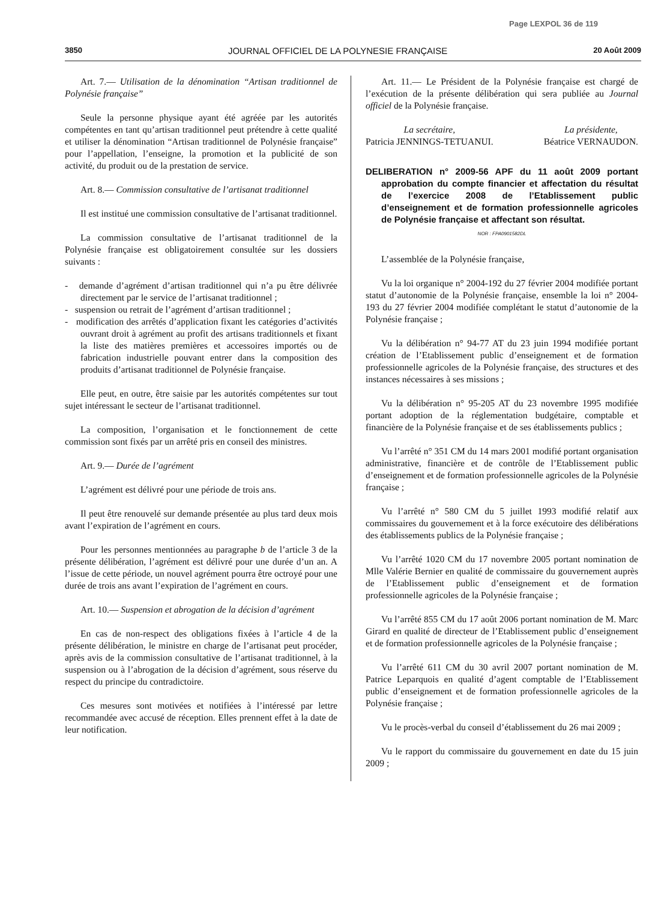Page LEXPOL 36 de 119
3850 JOURNAL OFFICIEL DE LA POLYNESIE FRANÇAISE 20 Août 2009
Art. 7.— Utilisation de la dénomination “Artisan traditionnel de Polynésie française”
Seule la personne physique ayant été agréée par les autorités compétentes en tant qu’artisan traditionnel peut prétendre à cette qualité et utiliser la dénomination “Artisan traditionnel de Polynésie française” pour l’appellation, l’enseigne, la promotion et la publicité de son activité, du produit ou de la prestation de service.
Art. 8.— Commission consultative de l’artisanat traditionnel
Il est institué une commission consultative de l’artisanat traditionnel.
La commission consultative de l’artisanat traditionnel de la Polynésie française est obligatoirement consultée sur les dossiers suivants :
- demande d’agrément d’artisan traditionnel qui n’a pu être délivrée directement par le service de l’artisanat traditionnel ;
- suspension ou retrait de l’agrément d’artisan traditionnel ;
- modification des arrêtés d’application fixant les catégories d’activités ouvrant droit à agrément au profit des artisans traditionnels et fixant la liste des matières premières et accessoires importés ou de fabrication industrielle pouvant entrer dans la composition des produits d’artisanat traditionnel de Polynésie française.
Elle peut, en outre, être saisie par les autorités compétentes sur tout sujet intéressant le secteur de l’artisanat traditionnel.
La composition, l’organisation et le fonctionnement de cette commission sont fixés par un arrêté pris en conseil des ministres.
Art. 9.— Durée de l’agrément
L’agrément est délivré pour une période de trois ans.
Il peut être renouvelé sur demande présentée au plus tard deux mois avant l’expiration de l’agrément en cours.
Pour les personnes mentionnées au paragraphe b de l’article 3 de la présente délibération, l’agrément est délivré pour une durée d’un an. A l’issue de cette période, un nouvel agrément pourra être octroyé pour une durée de trois ans avant l’expiration de l’agrément en cours.
Art. 10.— Suspension et abrogation de la décision d’agrément
En cas de non-respect des obligations fixées à l’article 4 de la présente délibération, le ministre en charge de l’artisanat peut procéder, après avis de la commission consultative de l’artisanat traditionnel, à la suspension ou à l’abrogation de la décision d’agrément, sous réserve du respect du principe du contradictoire.
Ces mesures sont motivées et notifiées à l’intéressé par lettre recommandée avec accusé de réception. Elles prennent effet à la date de leur notification.
Art. 11.— Le Président de la Polynésie française est chargé de l’exécution de la présente délibération qui sera publiée au Journal officiel de la Polynésie française.
La secrétaire,
Patricia JENNINGS-TETUANUI.
La présidente,
Béatrice VERNAUDON.
DELIBERATION n° 2009-56 APF du 11 août 2009 portant approbation du compte financier et affectation du résultat de l’exercice 2008 de l’Etablissement public d’enseignement et de formation professionnelle agricoles de Polynésie française et affectant son résultat.
NOR : FPA0901582DL
L’assemblée de la Polynésie française,
Vu la loi organique n° 2004-192 du 27 février 2004 modifiée portant statut d’autonomie de la Polynésie française, ensemble la loi n° 2004-193 du 27 février 2004 modifiée complétant le statut d’autonomie de la Polynésie française ;
Vu la délibération n° 94-77 AT du 23 juin 1994 modifiée portant création de l’Etablissement public d’enseignement et de formation professionnelle agricoles de la Polynésie française, des structures et des instances nécessaires à ses missions ;
Vu la délibération n° 95-205 AT du 23 novembre 1995 modifiée portant adoption de la réglementation budgétaire, comptable et financière de la Polynésie française et de ses établissements publics ;
Vu l’arrêté n° 351 CM du 14 mars 2001 modifié portant organisation administrative, financière et de contrôle de l’Etablissement public d’enseignement et de formation professionnelle agricoles de la Polynésie française ;
Vu l’arrêté n° 580 CM du 5 juillet 1993 modifié relatif aux commissaires du gouvernement et à la force exécutoire des délibérations des établissements publics de la Polynésie française ;
Vu l’arrêté 1020 CM du 17 novembre 2005 portant nomination de Mlle Valérie Bernier en qualité de commissaire du gouvernement auprès de l’Etablissement public d’enseignement et de formation professionnelle agricoles de la Polynésie française ;
Vu l’arrêté 855 CM du 17 août 2006 portant nomination de M. Marc Girard en qualité de directeur de l’Etablissement public d’enseignement et de formation professionnelle agricoles de la Polynésie française ;
Vu l’arrêté 611 CM du 30 avril 2007 portant nomination de M. Patrice Leparquois en qualité d’agent comptable de l’Etablissement public d’enseignement et de formation professionnelle agricoles de la Polynésie française ;
Vu le procès-verbal du conseil d’établissement du 26 mai 2009 ;
Vu le rapport du commissaire du gouvernement en date du 15 juin 2009 ;